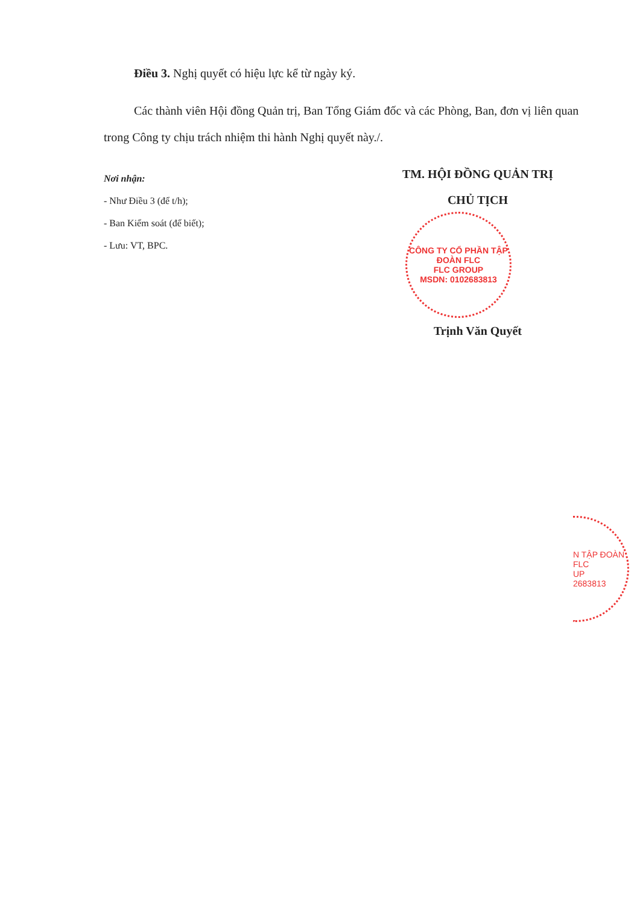Điều 3. Nghị quyết có hiệu lực kể từ ngày ký.
Các thành viên Hội đồng Quản trị, Ban Tổng Giám đốc và các Phòng, Ban, đơn vị liên quan trong Công ty chịu trách nhiệm thi hành Nghị quyết này./.
Nơi nhận:
- Như Điều 3 (để t/h);
- Ban Kiểm soát (để biết);
- Lưu: VT, BPC.
TM. HỘI ĐỒNG QUẢN TRỊ
CHỦ TỊCH
CÔNG TY CỔ PHẦN TẬP ĐOÀN FLC
FLC GROUP
MSDN: 0102683813
Trịnh Văn Quyết
N TẬP ĐOÀN FLC
UP
2683813